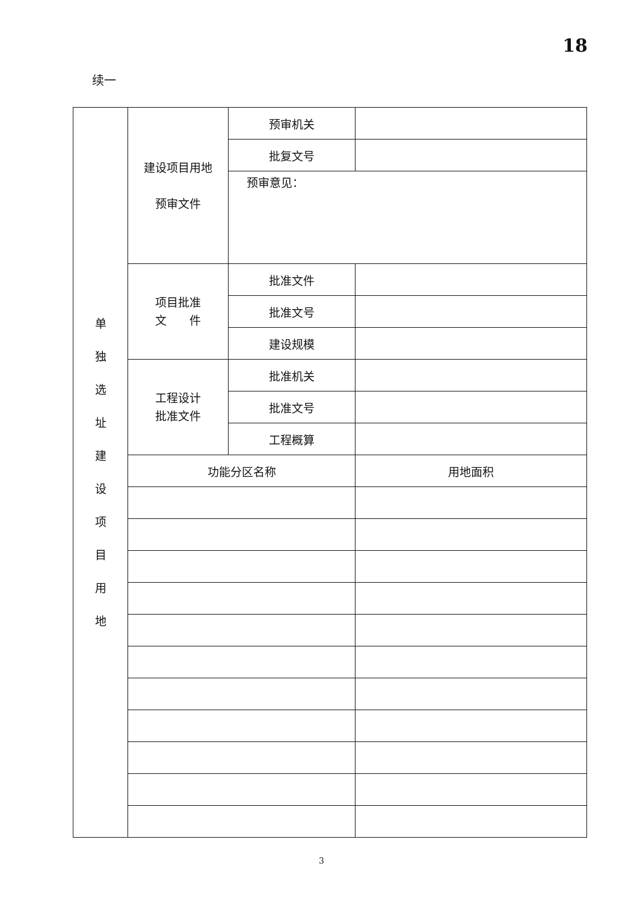18
续一
| 单 独 选 址 建 设 项 目 用 地 | 建设项目用地 预审文件 | 预审机关 | |
| | | 批复文号 | |
| | | 预审意见： | |
| | 项目批准 文 件 | 批准文件 | |
| | | 批准文号 | |
| | | 建设规模 | |
| | 工程设计 批准文件 | 批准机关 | |
| | | 批准文号 | |
| | | 工程概算 | |
| | 功能分区名称 | | 用地面积 |
3